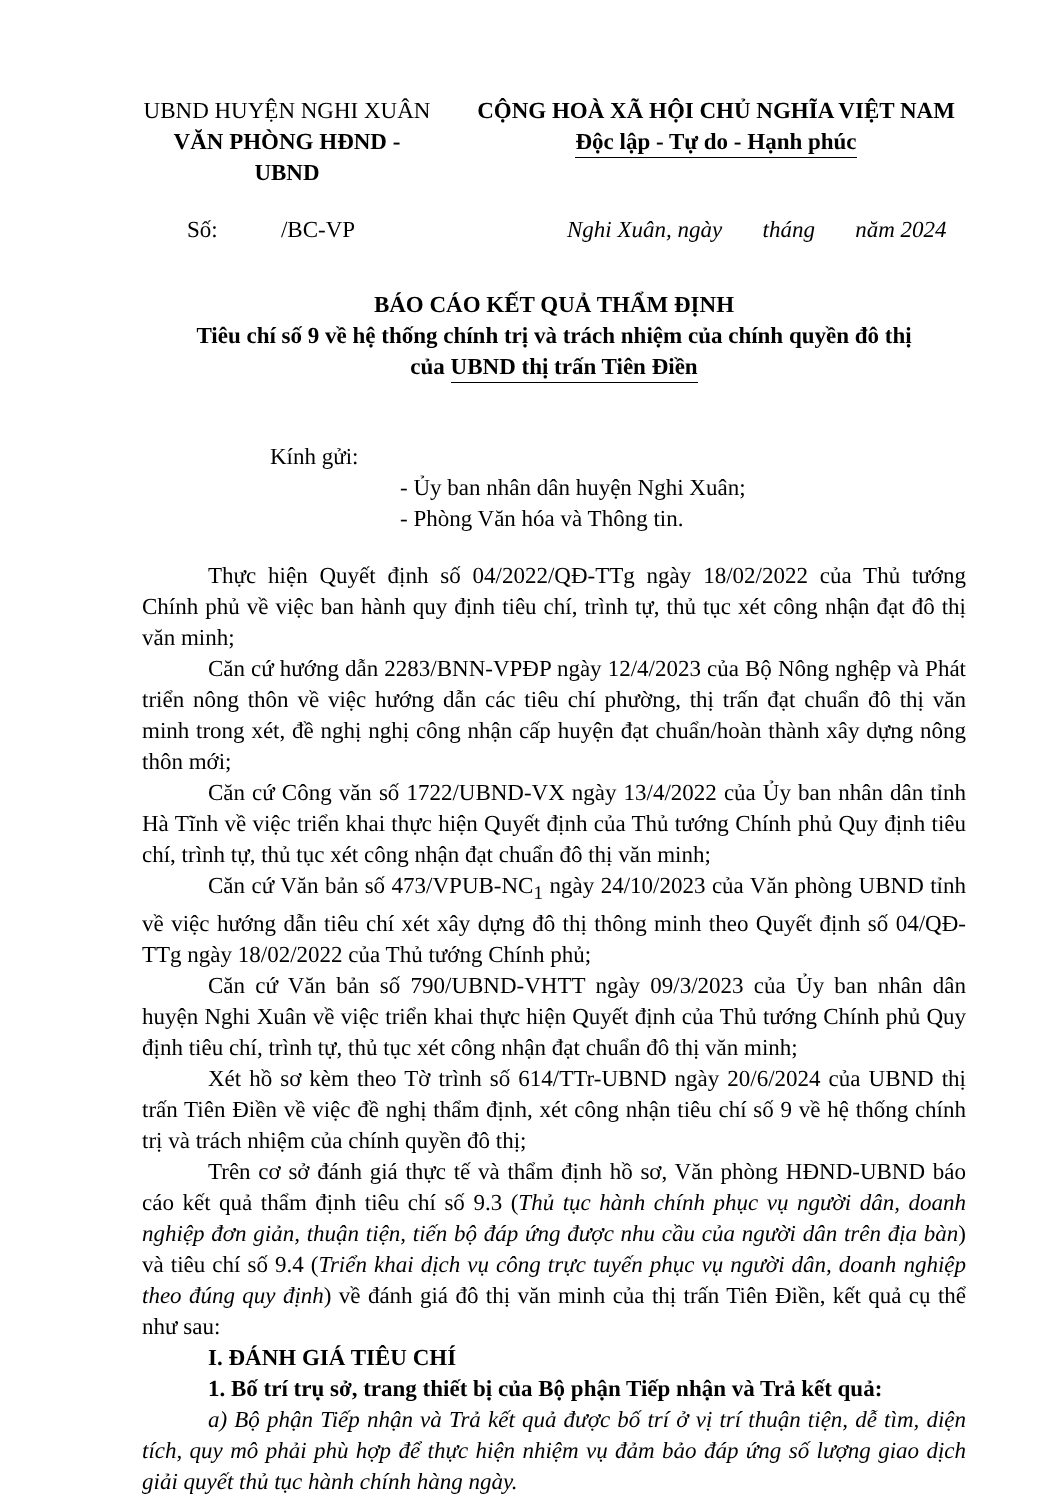UBND HUYỆN NGHI XUÂN
VĂN PHÒNG HĐND - UBND
CỘNG HOÀ XÃ HỘI CHỦ NGHĨA VIỆT NAM
Độc lập - Tự do - Hạnh phúc
Số: /BC-VP Nghi Xuân, ngày tháng năm 2024
BÁO CÁO KẾT QUẢ THẨM ĐỊNH
Tiêu chí số 9 về hệ thống chính trị và trách nhiệm của chính quyền đô thị
của UBND thị trấn Tiên Điền
Kính gửi:
- Ủy ban nhân dân huyện Nghi Xuân;
- Phòng Văn hóa và Thông tin.
Thực hiện Quyết định số 04/2022/QĐ-TTg ngày 18/02/2022 của Thủ tướng Chính phủ về việc ban hành quy định tiêu chí, trình tự, thủ tục xét công nhận đạt đô thị văn minh;
Căn cứ hướng dẫn 2283/BNN-VPĐP ngày 12/4/2023 của Bộ Nông nghệp và Phát triển nông thôn về việc hướng dẫn các tiêu chí phường, thị trấn đạt chuẩn đô thị văn minh trong xét, đề nghị nghị công nhận cấp huyện đạt chuẩn/hoàn thành xây dựng nông thôn mới;
Căn cứ Công văn số 1722/UBND-VX ngày 13/4/2022 của Ủy ban nhân dân tỉnh Hà Tĩnh về việc triển khai thực hiện Quyết định của Thủ tướng Chính phủ Quy định tiêu chí, trình tự, thủ tục xét công nhận đạt chuẩn đô thị văn minh;
Căn cứ Văn bản số 473/VPUB-NC<sub>1</sub> ngày 24/10/2023 của Văn phòng UBND tỉnh về việc hướng dẫn tiêu chí xét xây dựng đô thị thông minh theo Quyết định số 04/QĐ-TTg ngày 18/02/2022 của Thủ tướng Chính phủ;
Căn cứ Văn bản số 790/UBND-VHTT ngày 09/3/2023 của Ủy ban nhân dân huyện Nghi Xuân về việc triển khai thực hiện Quyết định của Thủ tướng Chính phủ Quy định tiêu chí, trình tự, thủ tục xét công nhận đạt chuẩn đô thị văn minh;
Xét hồ sơ kèm theo Tờ trình số 614/TTr-UBND ngày 20/6/2024 của UBND thị trấn Tiên Điền về việc đề nghị thẩm định, xét công nhận tiêu chí số 9 về hệ thống chính trị và trách nhiệm của chính quyền đô thị;
Trên cơ sở đánh giá thực tế và thẩm định hồ sơ, Văn phòng HĐND-UBND báo cáo kết quả thẩm định tiêu chí số 9.3 (Thủ tục hành chính phục vụ người dân, doanh nghiệp đơn giản, thuận tiện, tiến bộ đáp ứng được nhu cầu của người dân trên địa bàn) và tiêu chí số 9.4 (Triển khai dịch vụ công trực tuyến phục vụ người dân, doanh nghiệp theo đúng quy định) về đánh giá đô thị văn minh của thị trấn Tiên Điền, kết quả cụ thể như sau:
I. ĐÁNH GIÁ TIÊU CHÍ
1. Bố trí trụ sở, trang thiết bị của Bộ phận Tiếp nhận và Trả kết quả:
a) Bộ phận Tiếp nhận và Trả kết quả được bố trí ở vị trí thuận tiện, dễ tìm, diện tích, quy mô phải phù hợp để thực hiện nhiệm vụ đảm bảo đáp ứng số lượng giao dịch giải quyết thủ tục hành chính hàng ngày.